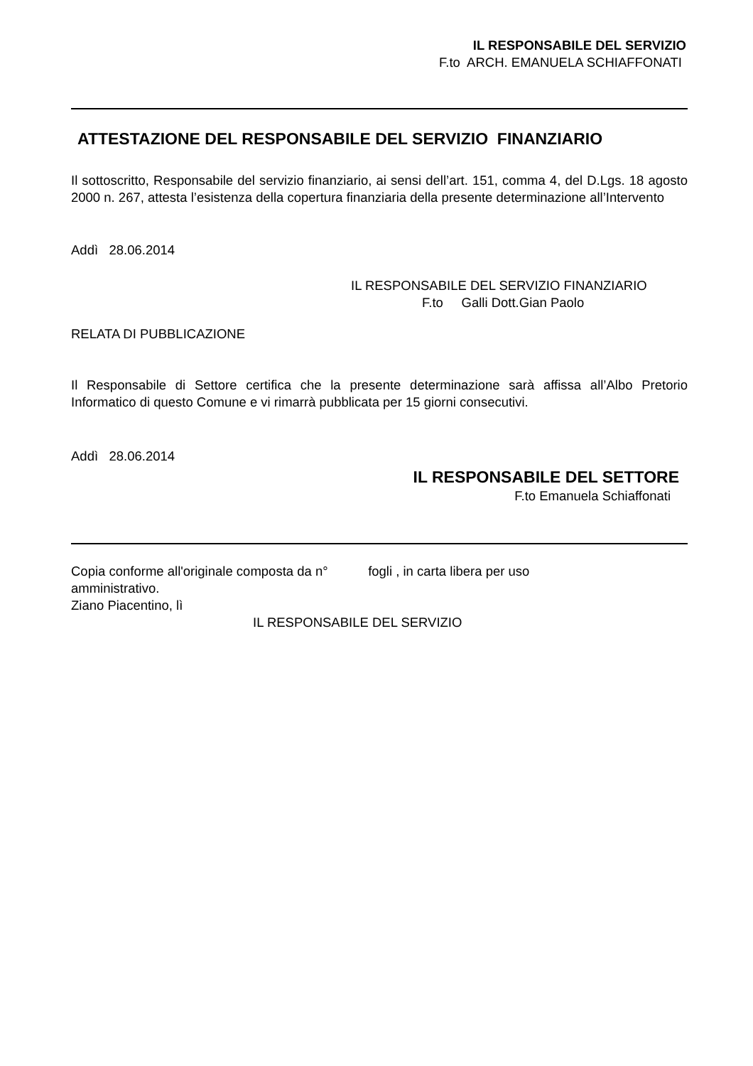IL RESPONSABILE DEL SERVIZIO
F.to ARCH. EMANUELA SCHIAFFONATI
ATTESTAZIONE DEL RESPONSABILE DEL SERVIZIO FINANZIARIO
Il sottoscritto, Responsabile del servizio finanziario, ai sensi dell’art. 151, comma 4, del D.Lgs. 18 agosto 2000 n. 267, attesta l’esistenza della copertura finanziaria della presente determinazione all’Intervento
Addì 28.06.2014
IL RESPONSABILE DEL SERVIZIO FINANZIARIO
F.to Galli Dott.Gian Paolo
RELATA DI PUBBLICAZIONE
Il Responsabile di Settore certifica che la presente determinazione sarà affissa all’Albo Pretorio Informatico di questo Comune e vi rimarrà pubblicata per 15 giorni consecutivi.
Addì 28.06.2014
IL RESPONSABILE DEL SETTORE
F.to Emanuela Schiaffonati
Copia conforme all'originale composta da n° fogli , in carta libera per uso
amministrativo.
Ziano Piacentino, lì
IL RESPONSABILE DEL SERVIZIO